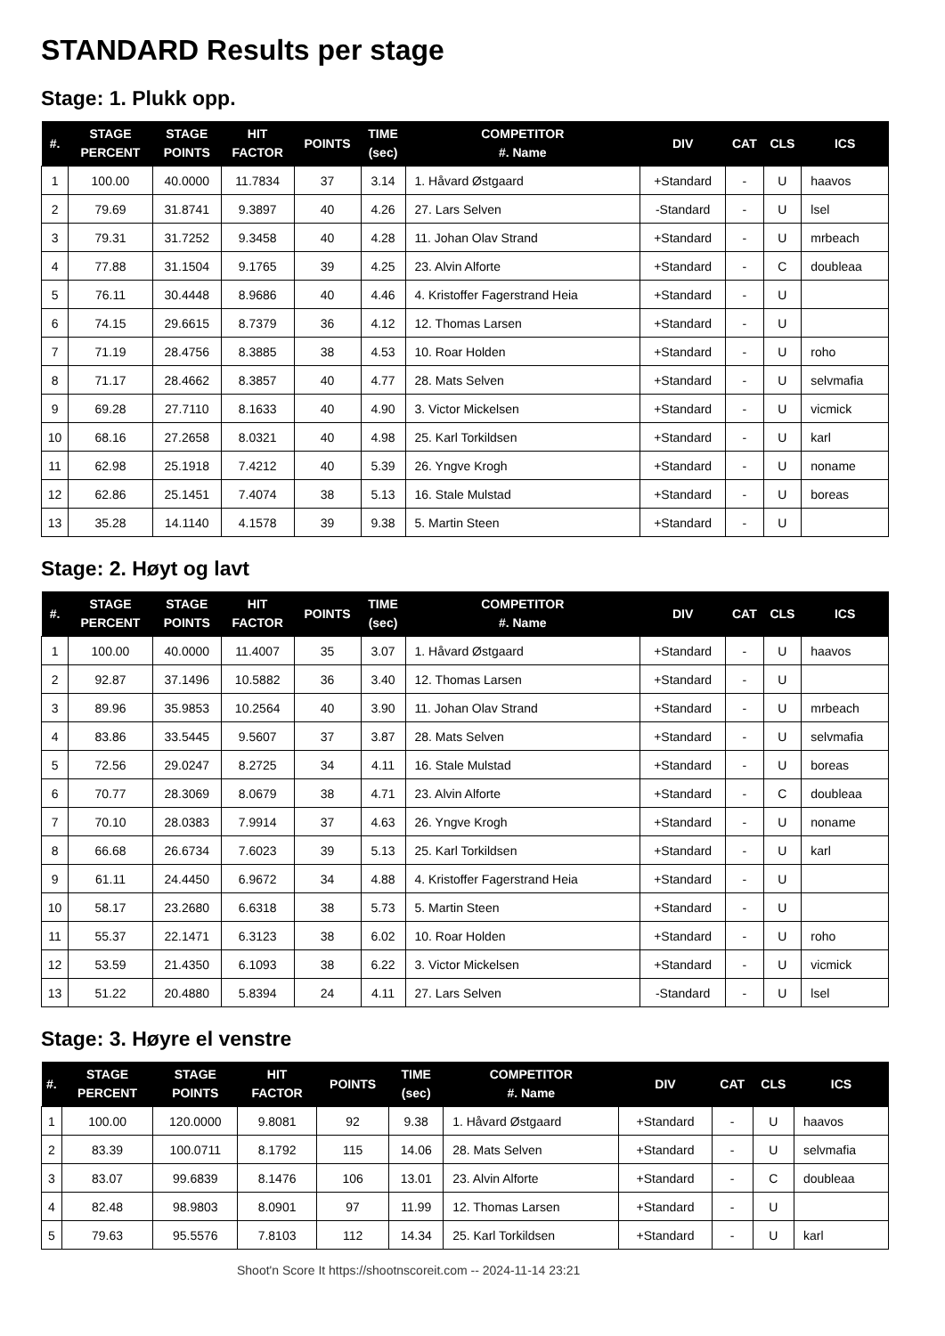STANDARD Results per stage
Stage: 1. Plukk opp.
| #. | STAGE PERCENT | STAGE POINTS | HIT FACTOR | POINTS | TIME (sec) | COMPETITOR #. Name | DIV | CAT | CLS | ICS |
| --- | --- | --- | --- | --- | --- | --- | --- | --- | --- | --- |
| 1 | 100.00 | 40.0000 | 11.7834 | 37 | 3.14 | 1. Håvard Østgaard | +Standard | - | U | haavos |
| 2 | 79.69 | 31.8741 | 9.3897 | 40 | 4.26 | 27. Lars Selven | -Standard | - | U | lsel |
| 3 | 79.31 | 31.7252 | 9.3458 | 40 | 4.28 | 11. Johan Olav Strand | +Standard | - | U | mrbeach |
| 4 | 77.88 | 31.1504 | 9.1765 | 39 | 4.25 | 23. Alvin Alforte | +Standard | - | C | doubleaa |
| 5 | 76.11 | 30.4448 | 8.9686 | 40 | 4.46 | 4. Kristoffer Fagerstrand Heia | +Standard | - | U | |
| 6 | 74.15 | 29.6615 | 8.7379 | 36 | 4.12 | 12. Thomas Larsen | +Standard | - | U | |
| 7 | 71.19 | 28.4756 | 8.3885 | 38 | 4.53 | 10. Roar Holden | +Standard | - | U | roho |
| 8 | 71.17 | 28.4662 | 8.3857 | 40 | 4.77 | 28. Mats Selven | +Standard | - | U | selvmafia |
| 9 | 69.28 | 27.7110 | 8.1633 | 40 | 4.90 | 3. Victor Mickelsen | +Standard | - | U | vicmick |
| 10 | 68.16 | 27.2658 | 8.0321 | 40 | 4.98 | 25. Karl Torkildsen | +Standard | - | U | karl |
| 11 | 62.98 | 25.1918 | 7.4212 | 40 | 5.39 | 26. Yngve Krogh | +Standard | - | U | noname |
| 12 | 62.86 | 25.1451 | 7.4074 | 38 | 5.13 | 16. Stale Mulstad | +Standard | - | U | boreas |
| 13 | 35.28 | 14.1140 | 4.1578 | 39 | 9.38 | 5. Martin Steen | +Standard | - | U | |
Stage: 2. Høyt og lavt
| #. | STAGE PERCENT | STAGE POINTS | HIT FACTOR | POINTS | TIME (sec) | COMPETITOR #. Name | DIV | CAT | CLS | ICS |
| --- | --- | --- | --- | --- | --- | --- | --- | --- | --- | --- |
| 1 | 100.00 | 40.0000 | 11.4007 | 35 | 3.07 | 1. Håvard Østgaard | +Standard | - | U | haavos |
| 2 | 92.87 | 37.1496 | 10.5882 | 36 | 3.40 | 12. Thomas Larsen | +Standard | - | U | |
| 3 | 89.96 | 35.9853 | 10.2564 | 40 | 3.90 | 11. Johan Olav Strand | +Standard | - | U | mrbeach |
| 4 | 83.86 | 33.5445 | 9.5607 | 37 | 3.87 | 28. Mats Selven | +Standard | - | U | selvmafia |
| 5 | 72.56 | 29.0247 | 8.2725 | 34 | 4.11 | 16. Stale Mulstad | +Standard | - | U | boreas |
| 6 | 70.77 | 28.3069 | 8.0679 | 38 | 4.71 | 23. Alvin Alforte | +Standard | - | C | doubleaa |
| 7 | 70.10 | 28.0383 | 7.9914 | 37 | 4.63 | 26. Yngve Krogh | +Standard | - | U | noname |
| 8 | 66.68 | 26.6734 | 7.6023 | 39 | 5.13 | 25. Karl Torkildsen | +Standard | - | U | karl |
| 9 | 61.11 | 24.4450 | 6.9672 | 34 | 4.88 | 4. Kristoffer Fagerstrand Heia | +Standard | - | U | |
| 10 | 58.17 | 23.2680 | 6.6318 | 38 | 5.73 | 5. Martin Steen | +Standard | - | U | |
| 11 | 55.37 | 22.1471 | 6.3123 | 38 | 6.02 | 10. Roar Holden | +Standard | - | U | roho |
| 12 | 53.59 | 21.4350 | 6.1093 | 38 | 6.22 | 3. Victor Mickelsen | +Standard | - | U | vicmick |
| 13 | 51.22 | 20.4880 | 5.8394 | 24 | 4.11 | 27. Lars Selven | -Standard | - | U | lsel |
Stage: 3. Høyre el venstre
| #. | STAGE PERCENT | STAGE POINTS | HIT FACTOR | POINTS | TIME (sec) | COMPETITOR #. Name | DIV | CAT | CLS | ICS |
| --- | --- | --- | --- | --- | --- | --- | --- | --- | --- | --- |
| 1 | 100.00 | 120.0000 | 9.8081 | 92 | 9.38 | 1. Håvard Østgaard | +Standard | - | U | haavos |
| 2 | 83.39 | 100.0711 | 8.1792 | 115 | 14.06 | 28. Mats Selven | +Standard | - | U | selvmafia |
| 3 | 83.07 | 99.6839 | 8.1476 | 106 | 13.01 | 23. Alvin Alforte | +Standard | - | C | doubleaa |
| 4 | 82.48 | 98.9803 | 8.0901 | 97 | 11.99 | 12. Thomas Larsen | +Standard | - | U | |
| 5 | 79.63 | 95.5576 | 7.8103 | 112 | 14.34 | 25. Karl Torkildsen | +Standard | - | U | karl |
Shoot'n Score It https://shootnscoreit.com -- 2024-11-14 23:21